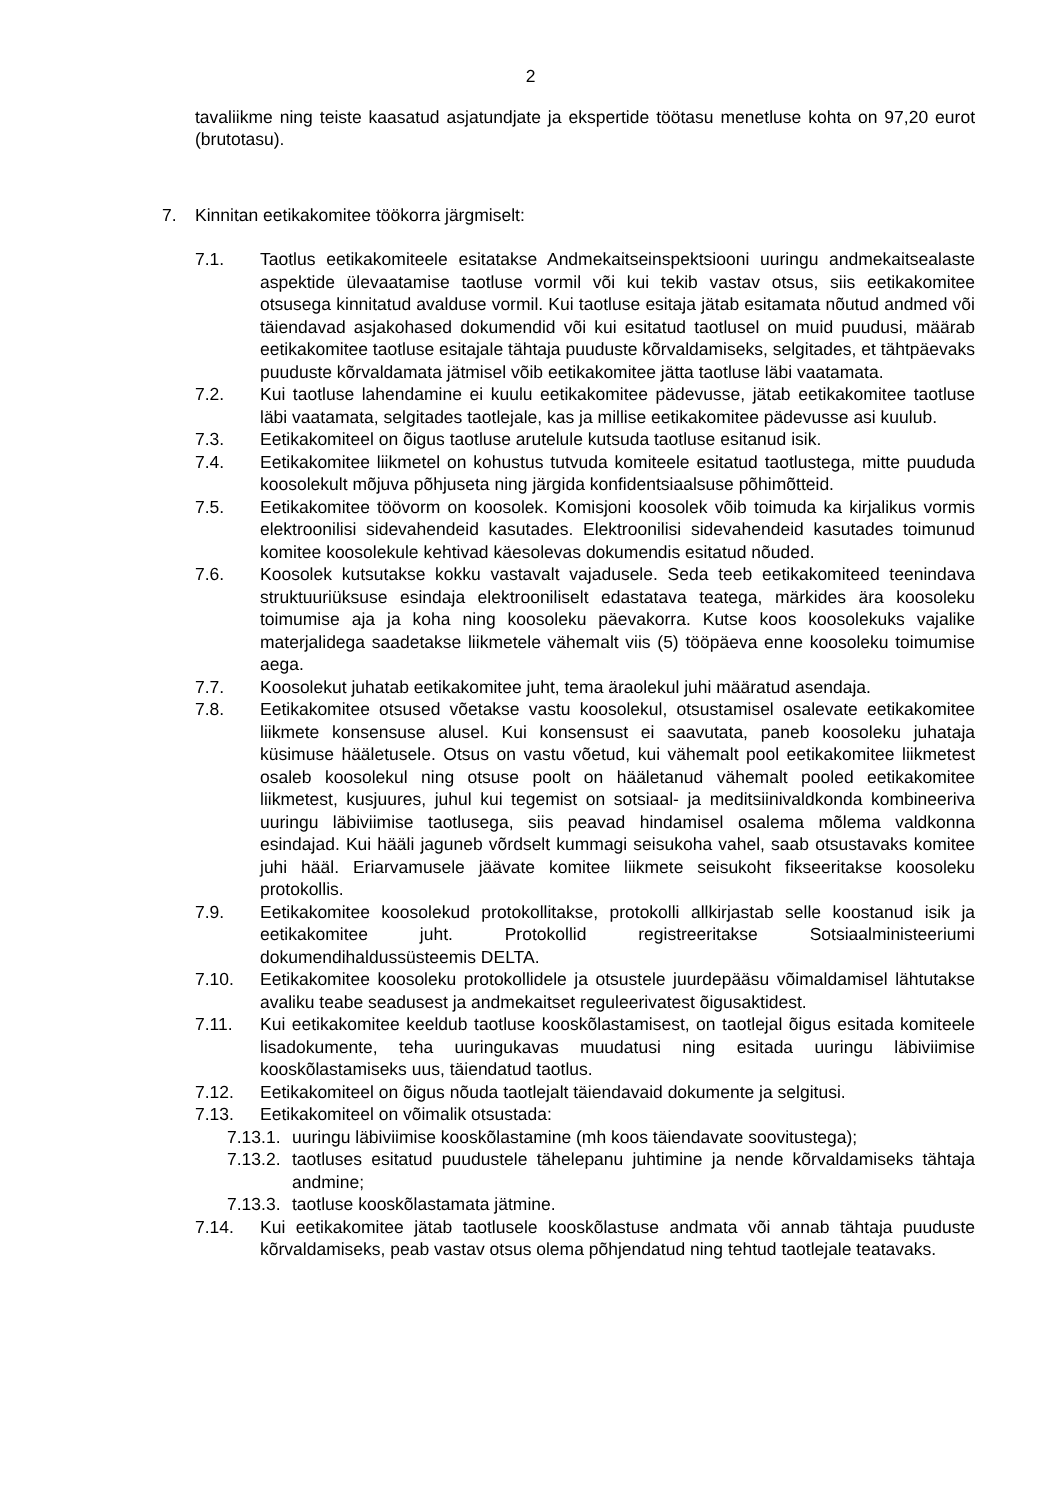2
tavaliikme ning teiste kaasatud asjatundjate ja ekspertide töötasu menetluse kohta on 97,20 eurot (brutotasu).
7. Kinnitan eetikakomitee töökorra järgmiselt:
7.1. Taotlus eetikakomiteele esitatakse Andmekaitseinspektsiooni uuringu andmekaitsealaste aspektide ülevaatamise taotluse vormil või kui tekib vastav otsus, siis eetikakomitee otsusega kinnitatud avalduse vormil. Kui taotluse esitaja jätab esitamata nõutud andmed või täiendavad asjakohased dokumendid või kui esitatud taotlusel on muid puudusi, määrab eetikakomitee taotluse esitajale tähtaja puuduste kõrvaldamiseks, selgitades, et tähtpäevaks puuduste kõrvaldamata jätmisel võib eetikakomitee jätta taotluse läbi vaatamata.
7.2. Kui taotluse lahendamine ei kuulu eetikakomitee pädevusse, jätab eetikakomitee taotluse läbi vaatamata, selgitades taotlejale, kas ja millise eetikakomitee pädevusse asi kuulub.
7.3. Eetikakomiteel on õigus taotluse arutelule kutsuda taotluse esitanud isik.
7.4. Eetikakomitee liikmetel on kohustus tutvuda komiteele esitatud taotlustega, mitte puududa koosolekult mõjuva põhjuseta ning järgida konfidentsiaalsuse põhimõtteid.
7.5. Eetikakomitee töövorm on koosolek. Komisjoni koosolek võib toimuda ka kirjalikus vormis elektroonilisi sidevahendeid kasutades. Elektroonilisi sidevahendeid kasutades toimunud komitee koosolekule kehtivad käesolevas dokumendis esitatud nõuded.
7.6. Koosolek kutsutakse kokku vastavalt vajadusele. Seda teeb eetikakomiteed teenindava struktuuriüksuse esindaja elektrooniliselt edastatava teatega, märkides ära koosoleku toimumise aja ja koha ning koosoleku päevakorra. Kutse koos koosolekuks vajalike materjalidega saadetakse liikmetele vähemalt viis (5) tööpäeva enne koosoleku toimumise aega.
7.7. Koosolekut juhatab eetikakomitee juht, tema äraolekul juhi määratud asendaja.
7.8. Eetikakomitee otsused võetakse vastu koosolekul, otsustamisel osalevate eetikakomitee liikmete konsensuse alusel. Kui konsensust ei saavutata, paneb koosoleku juhataja küsimuse hääletusele. Otsus on vastu võetud, kui vähemalt pool eetikakomitee liikmetest osaleb koosolekul ning otsuse poolt on hääletanud vähemalt pooled eetikakomitee liikmetest, kusjuures, juhul kui tegemist on sotsiaal- ja meditsiinivaldkonda kombineeriva uuringu läbiviimise taotlusega, siis peavad hindamisel osalema mõlema valdkonna esindajad. Kui hääli jaguneb võrdselt kummagi seisukoha vahel, saab otsustavaks komitee juhi hääl. Eriarvamusele jäävate komitee liikmete seisukoht fikseeritakse koosoleku protokollis.
7.9. Eetikakomitee koosolekud protokollitakse, protokolli allkirjastab selle koostanud isik ja eetikakomitee juht. Protokollid registreeritakse Sotsiaalministeeriumi dokumendihaldussüsteemis DELTA.
7.10. Eetikakomitee koosoleku protokollidele ja otsustele juurdepääsu võimaldamisel lähtutakse avaliku teabe seadusest ja andmekaitset reguleerivatest õigusaktidest.
7.11. Kui eetikakomitee keeldub taotluse kooskõlastamisest, on taotlejal õigus esitada komiteele lisadokumente, teha uuringukavas muudatusi ning esitada uuringu läbiviimise kooskõlastamiseks uus, täiendatud taotlus.
7.12. Eetikakomiteel on õigus nõuda taotlejalt täiendavaid dokumente ja selgitusi.
7.13. Eetikakomiteel on võimalik otsustada:
7.13.1.
uuringu läbiviimise kooskõlastamine (mh koos täiendavate soovitustega);
7.13.2.
taotluses esitatud puudustele tähelepanu juhtimine ja nende kõrvaldamiseks tähtaja andmine;
7.13.3.
taotluse kooskõlastamata jätmine.
7.14. Kui eetikakomitee jätab taotlusele kooskõlastuse andmata või annab tähtaja puuduste kõrvaldamiseks, peab vastav otsus olema põhjendatud ning tehtud taotlejale teatavaks.